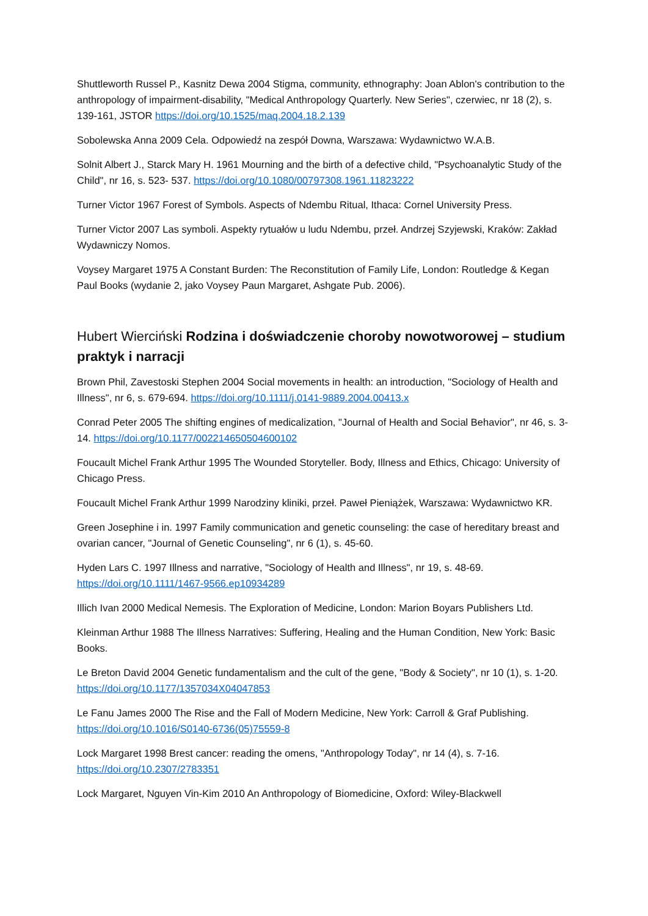Shuttleworth Russel P., Kasnitz Dewa 2004 Stigma, community, ethnography: Joan Ablon's contribution to the anthropology of impairment-disability, "Medical Anthropology Quarterly. New Series", czerwiec, nr 18 (2), s. 139-161, JSTOR https://doi.org/10.1525/maq.2004.18.2.139
Sobolewska Anna 2009 Cela. Odpowiedź na zespół Downa, Warszawa: Wydawnictwo W.A.B.
Solnit Albert J., Starck Mary H. 1961 Mourning and the birth of a defective child, "Psychoanalytic Study of the Child", nr 16, s. 523- 537. https://doi.org/10.1080/00797308.1961.11823222
Turner Victor 1967 Forest of Symbols. Aspects of Ndembu Ritual, Ithaca: Cornel University Press.
Turner Victor 2007 Las symboli. Aspekty rytuałów u ludu Ndembu, przeł. Andrzej Szyjewski, Kraków: Zakład Wydawniczy Nomos.
Voysey Margaret 1975 A Constant Burden: The Reconstitution of Family Life, London: Routledge & Kegan Paul Books (wydanie 2, jako Voysey Paun Margaret, Ashgate Pub. 2006).
Hubert Wierciński Rodzina i doświadczenie choroby nowotworowej – studium praktyk i narracji
Brown Phil, Zavestoski Stephen 2004 Social movements in health: an introduction, "Sociology of Health and Illness", nr 6, s. 679-694. https://doi.org/10.1111/j.0141-9889.2004.00413.x
Conrad Peter 2005 The shifting engines of medicalization, "Journal of Health and Social Behavior", nr 46, s. 3-14. https://doi.org/10.1177/002214650504600102
Foucault Michel Frank Arthur 1995 The Wounded Storyteller. Body, Illness and Ethics, Chicago: University of Chicago Press.
Foucault Michel Frank Arthur 1999 Narodziny kliniki, przeł. Paweł Pieniążek, Warszawa: Wydawnictwo KR.
Green Josephine i in. 1997 Family communication and genetic counseling: the case of hereditary breast and ovarian cancer, "Journal of Genetic Counseling", nr 6 (1), s. 45-60.
Hyden Lars C. 1997 Illness and narrative, "Sociology of Health and Illness", nr 19, s. 48-69. https://doi.org/10.1111/1467-9566.ep10934289
Illich Ivan 2000 Medical Nemesis. The Exploration of Medicine, London: Marion Boyars Publishers Ltd.
Kleinman Arthur 1988 The Illness Narratives: Suffering, Healing and the Human Condition, New York: Basic Books.
Le Breton David 2004 Genetic fundamentalism and the cult of the gene, "Body & Society", nr 10 (1), s. 1-20. https://doi.org/10.1177/1357034X04047853
Le Fanu James 2000 The Rise and the Fall of Modern Medicine, New York: Carroll & Graf Publishing. https://doi.org/10.1016/S0140-6736(05)75559-8
Lock Margaret 1998 Brest cancer: reading the omens, "Anthropology Today", nr 14 (4), s. 7-16. https://doi.org/10.2307/2783351
Lock Margaret, Nguyen Vin-Kim 2010 An Anthropology of Biomedicine, Oxford: Wiley-Blackwell